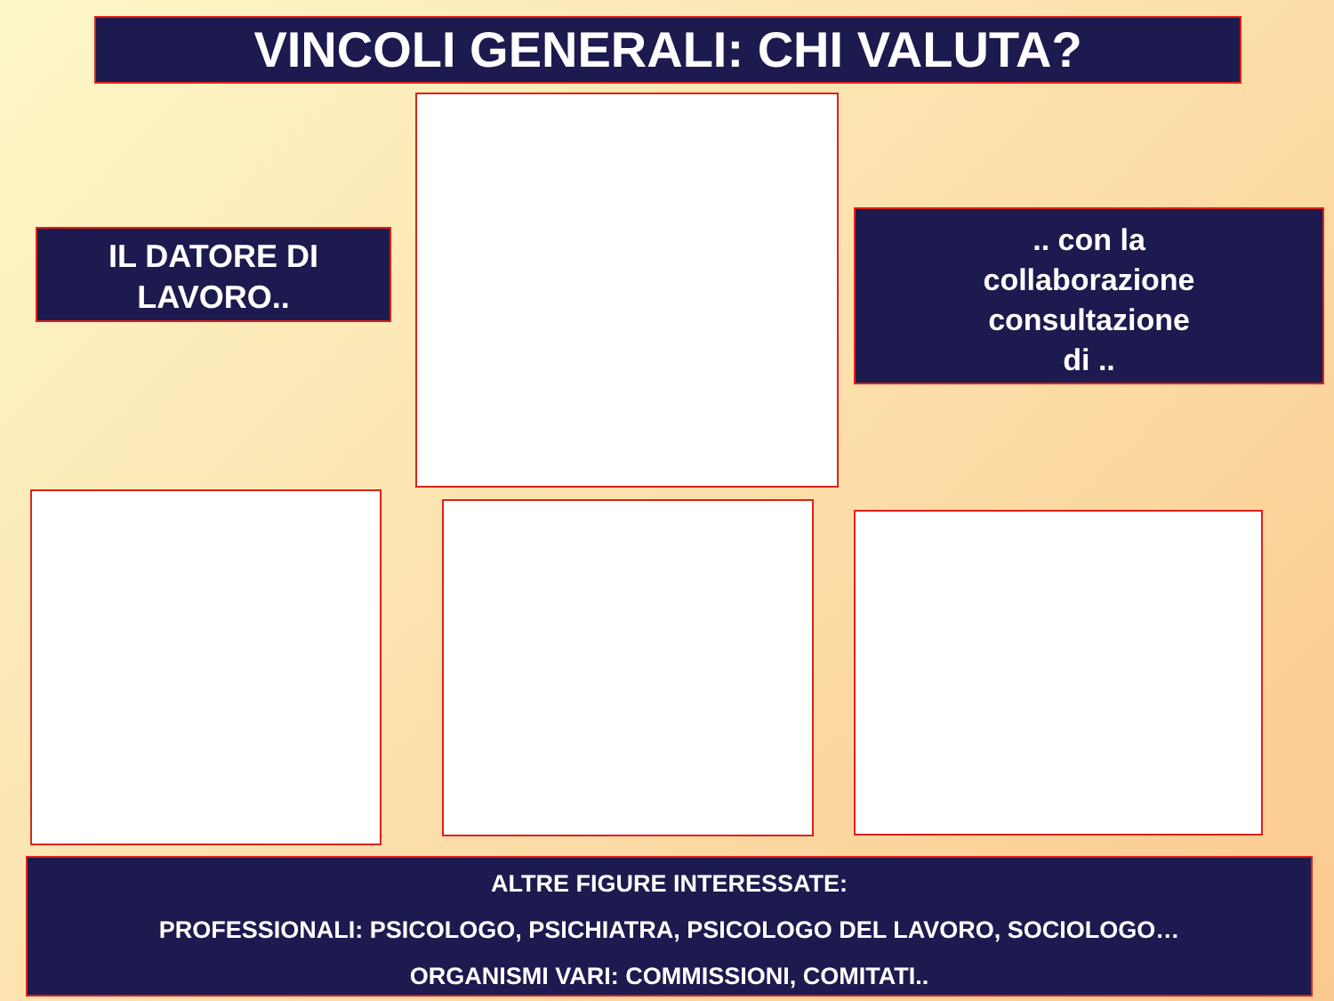VINCOLI GENERALI: CHI VALUTA?
IL DATORE DI
LAVORO..
.. con la
collaborazione
consultazione
di ..
ALTRE FIGURE INTERESSATE:
PROFESSIONALI: PSICOLOGO, PSICHIATRA, PSICOLOGO DEL LAVORO, SOCIOLOGO…
ORGANISMI VARI: COMMISSIONI, COMITATI..